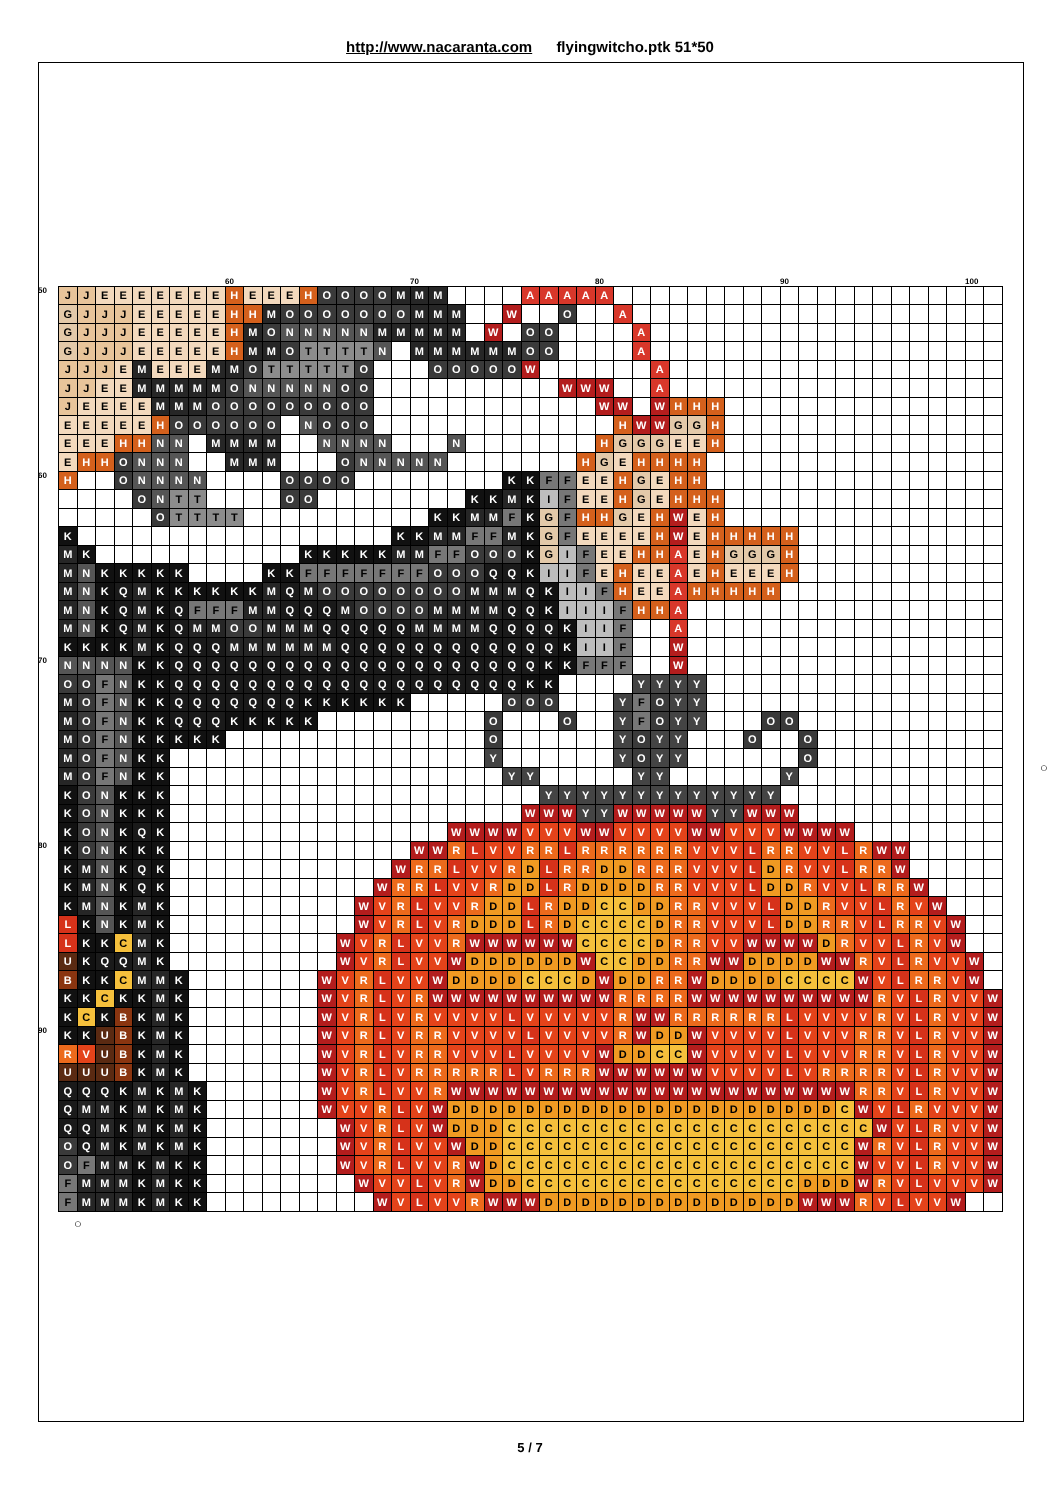http://www.nacaranta.com flyingwitcho.ptk 51*50
| | | | | | | | | | | 60 | | | | | | | | | | 70 | | | | | | | | | | 80 | | | | | | | | | | 90 | | | | | | | | | | 100 | |
| --- | --- | --- | --- | --- | --- | --- | --- | --- | --- | --- | --- | --- | --- | --- | --- | --- | --- | --- | --- | --- | --- | --- | --- | --- | --- | --- | --- | --- | --- | --- | --- | --- | --- | --- | --- | --- | --- | --- | --- | --- | --- | --- | --- | --- | --- | --- | --- | --- | --- | --- | --- |
| 50 | J | J | E | E | E | E | E | E | E | H | E | E | E | H | O | O | O | O | M | M | M | | | | | A | A | A | A | A | | | | | | | | | | | | | | | | | | | | | |
| | G | J | J | J | E | E | E | E | E | H | H | M | O | O | O | O | O | O | O | M | M | M | | | W | | | O | | | A | | | | | | | | | | | | | | | | | | | | |
| | G | J | J | J | E | E | E | E | E | H | M | O | N | N | N | N | N | M | M | M | M | M | | W | | O | O | | | | | A | | | | | | | | | | | | | | | | | | | |
| | G | J | J | J | E | E | E | E | E | H | M | M | O | T | T | T | T | N | | M | M | M | M | M | M | O | O | | | | | A | | | | | | | | | | | | | | | | | | | |
| | J | J | J | E | M | E | E | E | M | M | O | T | T | T | T | T | O | | | | O | O | O | O | O | W | | | | | | | A | | | | | | | | | | | | | | | | | | |
| | J | J | E | E | M | M | M | M | M | O | N | N | N | N | N | O | O | | | | | | | | | | | W | W | W | | | A | | | | | | | | | | | | | | | | | | |
| | J | E | E | E | E | M | M | M | O | O | O | O | O | O | O | O | O | | | | | | | | | | | | | W | W | | W | H | H | H | | | | | | | | | | | | | | | |
| | E | E | E | E | E | H | O | O | O | O | O | O | | N | O | O | O | | | | | | | | | | | | | | H | W | W | G | G | H | | | | | | | | | | | | | | | |
| | E | E | E | H | H | N | N | | M | M | M | M | | | N | N | N | N | | | | N | | | | | | | | H | G | G | G | E | E | H | | | | | | | | | | | | | | | |
| | E | H | H | O | N | N | N | | | M | M | M | | | | O | N | N | N | N | N | | | | | | | | H | G | E | H | H | H | H | | | | | | | | | | | | | | | | |
| 60 | H | | | O | N | N | N | N | | | | | O | O | O | O | | | | | | | | | K | K | F | F | E | E | H | G | E | H | H | | | | | | | | | | | | | | | | |
| | | | | | O | N | T | T | | | | | O | O | | | | | | | | | K | K | M | K | I | F | E | E | H | G | E | H | H | H | | | | | | | | | | | | | | | |
| | | | | | | O | T | T | T | T | | | | | | | | | | | K | K | M | M | F | K | G | F | H | H | G | E | H | W | E | H | | | | | | | | | | | | | | | |
| | K | | | | | | | | | | | | | | | | | | K | K | M | M | F | F | M | K | G | F | E | E | E | E | H | W | E | H | H | H | H | H | | | | | | | | | | | |
| | M | K | | | | | | | | | | | | K | K | K | K | K | M | M | F | F | O | O | O | K | G | I | F | E | E | H | H | A | E | H | G | G | G | H | | | | | | | | | | | |
| | M | N | K | K | K | K | K | | | | | K | K | F | F | F | F | F | F | F | O | O | O | Q | Q | K | I | I | F | E | H | E | E | A | E | H | E | E | E | H | | | | | | | | | | | |
| | M | N | K | Q | M | K | K | K | K | K | K | M | Q | M | O | O | O | O | O | O | O | O | M | M | M | Q | K | I | I | F | H | E | E | A | H | H | H | H | H | | | | | | | | | | | | |
| | M | N | K | Q | M | K | Q | F | F | F | M | M | Q | Q | Q | M | O | O | O | O | M | M | M | M | Q | Q | K | I | I | I | F | H | H | A | | | | | | | | | | | | | | | | | |
| | M | N | K | Q | M | K | Q | M | M | O | O | M | M | M | Q | Q | Q | Q | Q | M | M | M | M | Q | Q | Q | Q | K | I | I | F | | | A | | | | | | | | | | | | | | | | | |
| | K | K | K | K | M | K | Q | Q | Q | M | M | M | M | M | M | Q | Q | Q | Q | Q | Q | Q | Q | Q | Q | Q | Q | K | I | I | F | | | W | | | | | | | | | | | | | | | | | |
| 70 | N | N | N | N | K | K | Q | Q | Q | Q | Q | Q | Q | Q | Q | Q | Q | Q | Q | Q | Q | Q | Q | Q | Q | Q | K | K | F | F | F | | | W | | | | | | | | | | | | | | | | | |
| | O | O | F | N | K | K | Q | Q | Q | Q | Q | Q | Q | Q | Q | Q | Q | Q | Q | Q | Q | Q | Q | Q | Q | K | K | | | | | Y | Y | Y | Y | | | | | | | | | | | | | | | | |
| | M | O | F | N | K | K | Q | Q | Q | Q | Q | Q | Q | K | K | K | K | K | K | | | | | | O | O | O | | | | Y | F | O | Y | Y | | | | | | | | | | | | | | | | |
| | M | O | F | N | K | K | Q | Q | Q | K | K | K | K | K | | | | | | | | | | O | | | | O | | | Y | F | O | Y | Y | | | | O | O | | | | | | | | | | | |
| | M | O | F | N | K | K | K | K | K | | | | | | | | | | | | | | | O | | | | | | | Y | O | Y | Y | | | | O | | | O | | | | | | | | | | |
| | M | O | F | N | K | K | | | | | | | | | | | | | | | | | | Y | | | | | | | Y | O | Y | Y | | | | | | | O | | | | | | | | | | |
| | M | O | F | N | K | K | | | | | | | | | | | | | | | | | | | Y | Y | | | | | | Y | Y | | | | | | | Y | | | | | | | | | | | |
| | K | O | N | K | K | K | | | | | | | | | | | | | | | | | | | | | Y | Y | Y | Y | Y | Y | Y | Y | Y | Y | Y | Y | Y | | | | | | | | | | | | |
| | K | O | N | K | K | K | | | | | | | | | | | | | | | | | | | | W | W | W | Y | Y | W | W | W | W | W | Y | Y | W | W | W | | | | | | | | | | | |
| | K | O | N | K | Q | K | | | | | | | | | | | | | | | | W | W | W | W | V | V | V | W | W | V | V | V | V | W | W | V | V | V | W | W | W | W | | | | | | | | |
| 80 | K | O | N | K | K | K | | | | | | | | | | | | | | W | W | R | L | V | V | R | R | L | R | R | R | R | R | R | V | V | V | L | R | R | V | V | L | R | W | W | | | | | |
| | K | M | N | K | Q | K | | | | | | | | | | | | | W | R | R | L | V | V | R | D | L | R | R | D | D | R | R | R | V | V | V | L | D | R | V | V | L | R | R | W | | | | | |
| | K | M | N | K | Q | K | | | | | | | | | | | | W | R | R | L | V | V | R | D | D | L | R | D | D | D | D | R | R | V | V | V | L | D | D | R | V | V | L | R | R | W | | | | |
| | K | M | N | K | M | K | | | | | | | | | | | W | V | R | L | V | V | R | D | D | L | R | D | D | C | C | D | D | R | R | V | V | V | L | D | D | R | V | V | L | R | V | W | | | |
| | L | K | N | K | M | K | | | | | | | | | | | W | V | R | L | V | R | D | D | D | L | R | D | C | C | C | C | D | R | R | V | V | V | L | D | D | R | R | V | L | R | R | V | W | | |
| | L | K | K | C | M | K | | | | | | | | | | W | V | R | L | V | V | R | W | W | W | W | W | W | C | C | C | C | D | R | R | V | V | W | W | W | W | D | R | V | V | L | R | V | W | | |
| | U | K | Q | Q | M | K | | | | | | | | | | W | V | R | L | V | V | W | D | D | D | D | D | D | W | C | C | D | D | R | R | W | W | D | D | D | D | W | W | R | V | L | R | V | V | W | |
| | B | K | K | C | M | M | K | | | | | | | | W | V | R | L | V | V | W | D | D | D | D | C | C | C | D | W | D | D | R | R | W | D | D | D | D | C | C | C | C | W | V | L | R | R | V | W | |
| | K | K | C | K | K | M | K | | | | | | | | W | V | R | L | V | R | W | W | W | W | W | W | W | W | W | W | R | R | R | R | W | W | W | W | W | W | W | W | W | W | R | V | L | R | V | V | W |
| | K | C | K | B | K | M | K | | | | | | | | W | V | R | L | V | R | V | V | V | V | L | V | V | V | V | V | R | W | W | R | R | R | R | R | R | L | V | V | V | V | R | V | L | R | V | V | W |
| 90 | K | K | U | B | K | M | K | | | | | | | | W | V | R | L | V | R | R | V | V | V | V | L | V | V | V | V | R | W | D | D | W | V | V | V | V | L | V | V | V | R | R | V | L | R | V | V | W |
| | R | V | U | B | K | M | K | | | | | | | | W | V | R | L | V | R | R | V | V | V | L | V | V | V | V | W | D | D | C | C | W | V | V | V | V | L | V | V | V | R | R | V | L | R | V | V | W |
| | U | U | U | B | K | M | K | | | | | | | | W | V | R | L | V | R | R | R | R | R | L | V | R | R | R | W | W | W | W | W | W | V | V | V | V | L | V | R | R | R | R | V | L | R | V | V | W |
| | Q | Q | Q | K | M | K | M | K | | | | | | | W | V | R | L | V | V | R | W | W | W | W | W | W | W | W | W | W | W | W | W | W | W | W | W | W | W | W | W | W | R | R | V | L | R | V | V | W |
| | Q | M | M | K | M | K | M | K | | | | | | | W | V | V | R | L | V | W | D | D | D | D | D | D | D | D | D | D | D | D | D | D | D | D | D | D | D | D | D | C | W | V | L | R | V | V | V | W |
| | Q | Q | M | K | M | K | M | K | | | | | | | | W | V | R | L | V | W | D | D | D | C | C | C | C | C | C | C | C | C | C | C | C | C | C | C | C | C | C | C | C | W | V | L | R | V | V | W |
| | O | Q | M | K | M | K | M | K | | | | | | | | W | V | R | L | V | V | W | D | D | C | C | C | C | C | C | C | C | C | C | C | C | C | C | C | C | C | C | C | W | R | V | L | R | V | V | W |
| | O | F | M | M | K | M | K | K | | | | | | | | W | V | R | L | V | V | R | W | D | C | C | C | C | C | C | C | C | C | C | C | C | C | C | C | C | C | C | C | W | V | V | L | R | V | V | W |
| | F | M | M | M | K | M | K | K | | | | | | | | | W | V | V | L | V | R | W | D | D | C | C | C | C | C | C | C | C | C | C | C | C | C | C | C | D | D | D | W | R | V | L | V | V | V | W |
| | F | M | M | M | K | M | K | K | | | | | | | | | | W | V | L | V | V | R | W | W | W | D | D | D | D | D | D | D | D | D | D | D | D | D | D | W | W | W | R | V | L | V | V | W | | |
○
○
5 / 7